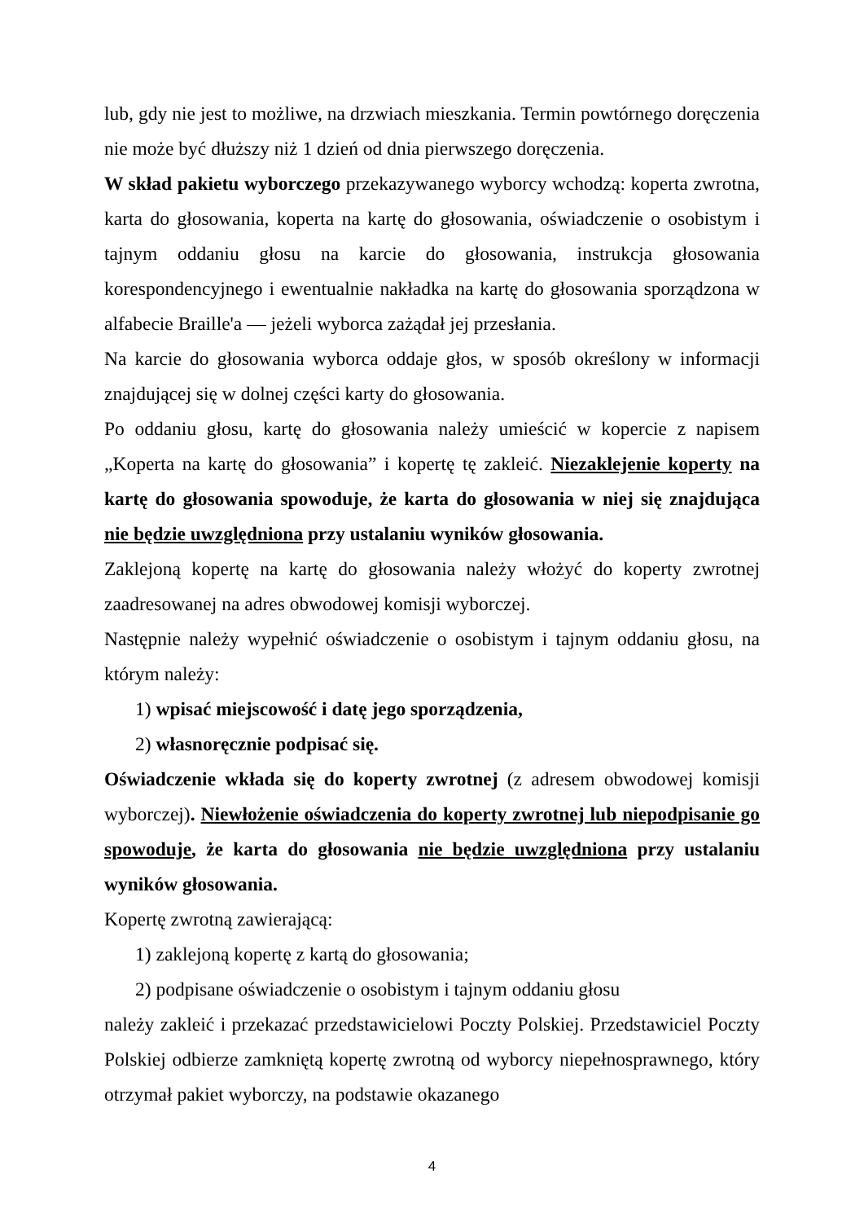lub, gdy nie jest to możliwe, na drzwiach mieszkania. Termin powtórnego doręczenia nie może być dłuższy niż 1 dzień od dnia pierwszego doręczenia.
W skład pakietu wyborczego przekazywanego wyborcy wchodzą: koperta zwrotna, karta do głosowania, koperta na kartę do głosowania, oświadczenie o osobistym i tajnym oddaniu głosu na karcie do głosowania, instrukcja głosowania korespondencyjnego i ewentualnie nakładka na kartę do głosowania sporządzona w alfabecie Braille'a — jeżeli wyborca zażądał jej przesłania.
Na karcie do głosowania wyborca oddaje głos, w sposób określony w informacji znajdującej się w dolnej części karty do głosowania.
Po oddaniu głosu, kartę do głosowania należy umieścić w kopercie z napisem „Koperta na kartę do głosowania” i kopertę tę zakleić. Niezaklejenie koperty na kartę do głosowania spowoduje, że karta do głosowania w niej się znajdująca nie będzie uwzględniona przy ustalaniu wyników głosowania.
Zaklejoną kopertę na kartę do głosowania należy włożyć do koperty zwrotnej zaadresowanej na adres obwodowej komisji wyborczej.
Następnie należy wypełnić oświadczenie o osobistym i tajnym oddaniu głosu, na którym należy:
1) wpisać miejscowość i datę jego sporządzenia,
2) własnoręcznie podpisać się.
Oświadczenie wkłada się do koperty zwrotnej (z adresem obwodowej komisji wyborczej). Niewłożenie oświadczenia do koperty zwrotnej lub niepodpisanie go spowoduje, że karta do głosowania nie będzie uwzględniona przy ustalaniu wyników głosowania.
Kopertę zwrotną zawierającą:
1) zaklejoną kopertę z kartą do głosowania;
2) podpisane oświadczenie o osobistym i tajnym oddaniu głosu
należy zakleić i przekazać przedstawicielowi Poczty Polskiej. Przedstawiciel Poczty Polskiej odbierze zamkniętą kopertę zwrotną od wyborcy niepełnosprawnego, który otrzymał pakiet wyborczy, na podstawie okazanego
4